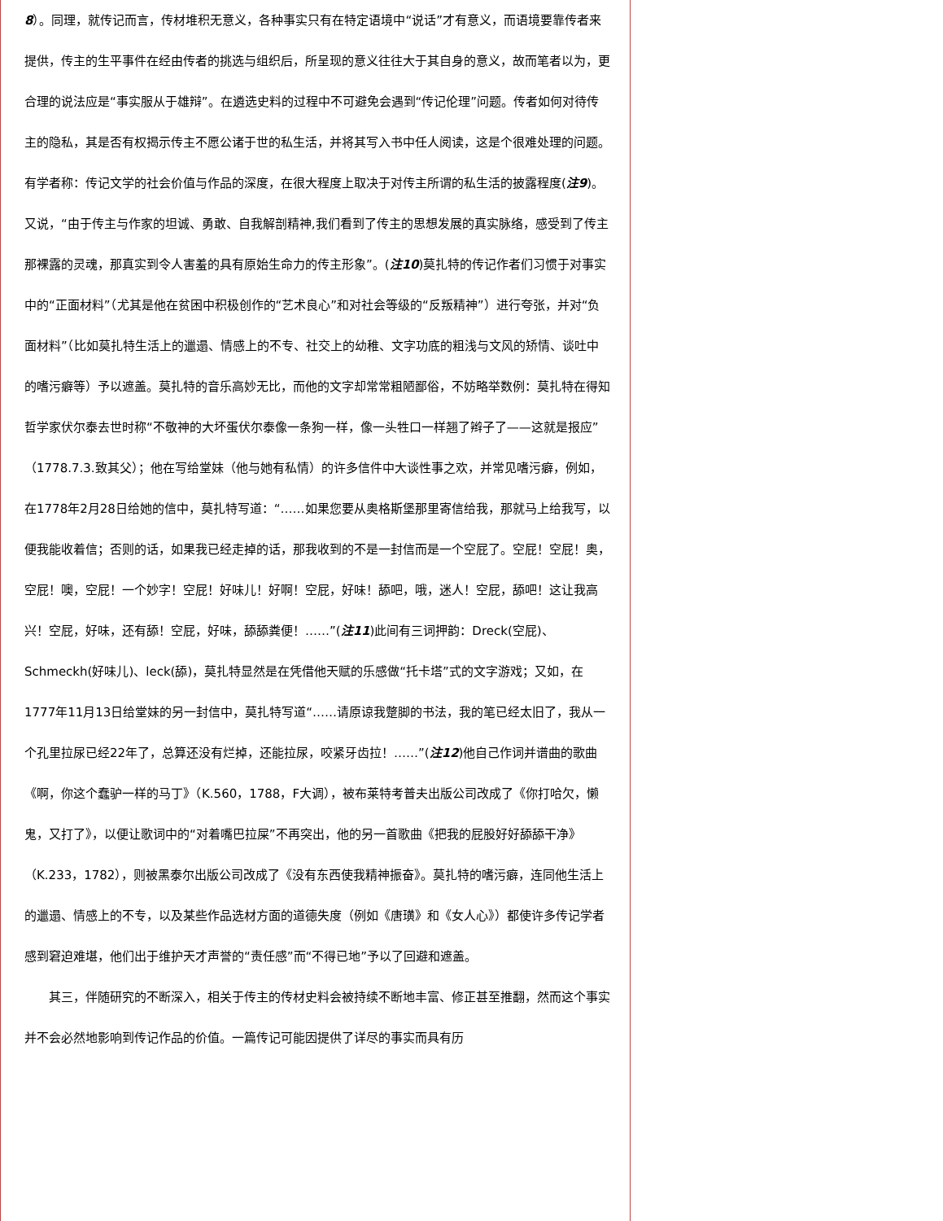8）。同理，就传记而言，传材堆积无意义，各种事实只有在特定语境中“说话”才有意义，而语境要靠传者来提供，传主的生平事件在经由传者的挑选与组织后，所呈现的意义往往大于其自身的意义，故而笔者以为，更合理的说法应是“事实服从于雄辩”。在遴选史料的过程中不可避免会遇到“传记伦理”问题。传者如何对待传主的隐私，其是否有权揭示传主不愿公诸于世的私生活，并将其写入书中任人阅读，这是个很难处理的问题。有学者称：传记文学的社会价值与作品的深度，在很大程度上取决于对传主所谓的私生活的披露程度(注9)。又说，“由于传主与作家的坦诚、勇敢、自我解剖精神,我们看到了传主的思想发展的真实脉络，感受到了传主那裸露的灵魂，那真实到令人害羞的具有原始生命力的传主形象”。(注10)莫扎特的传记作者们习惯于对事实中的“正面材料”（尤其是他在贫困中积极创作的“艺术良心”和对社会等级的“反叛精神”）进行夸张，并对“负面材料”（比如莫扎特生活上的邋遢、情感上的不专、社交上的幼稚、文字功底的粗浅与文风的矫情、谈吐中的嗜污癖等）予以遮盖。莫扎特的音乐高妙无比，而他的文字却常常粗陋鄙俗，不妨略举数例：莫扎特在得知哲学家伏尔泰去世时称“不敬神的大坏蛋伏尔泰像一条狗一样，像一头牲口一样翘了辫子了——这就是报应”（1778.7.3.致其父）；他在写给堂妹（他与她有私情）的许多信件中大谈性事之欢，并常见嗜污癖，例如，在1778年2月28日给她的信中，莫扎特写道：“……如果您要从奥格斯堡那里寄信给我，那就马上给我写，以便我能收着信；否则的话，如果我已经走掉的话，那我收到的不是一封信而是一个空屁了。空屁！空屁！奥，空屁！噢，空屁！一个妙字！空屁！好味儿！好啊！空屁，好味！舔吧，哦，迷人！空屁，舔吧！这让我高兴！空屁，好味，还有舔！空屁，好味，舔舔粪便！……”(注11)此间有三词押韵：Dreck(空屁)、Schmeckh(好味儿)、leck(舔)，莫扎特显然是在凭借他天赋的乐感做“托卡塔”式的文字游戏；又如，在1777年11月13日给堂妹的另一封信中，莫扎特写道“……请原谅我蹩脚的书法，我的笔已经太旧了，我从一个孔里拉尿已经22年了，总算还没有烂掉，还能拉尿，咬紧牙齿拉！……”(注12)他自己作词并谱曲的歌曲《啊，你这个蠢驴一样的马丁》（K.560，1788，F大调），被布莱特考普夫出版公司改成了《你打哈欠，懒鬼，又打了》，以便让歌词中的“对着嘴巴拉屎”不再突出，他的另一首歌曲《把我的屁股好好舔舔干净》（K.233，1782），则被黑泰尔出版公司改成了《没有东西使我精神振奋》。莫扎特的嗜污癖，连同他生活上的邋遢、情感上的不专，以及某些作品选材方面的道德失度（例如《唐璜》和《女人心》）都使许多传记学者感到窘迫难堪，他们出于维护天才声誉的“责任感”而“不得已地”予以了回避和遮盖。
　　其三，伴随研究的不断深入，相关于传主的传材史料会被持续不断地丰富、修正甚至推翻，然而这个事实并不会必然地影响到传记作品的价值。一篇传记可能因提供了详尽的事实而具有历